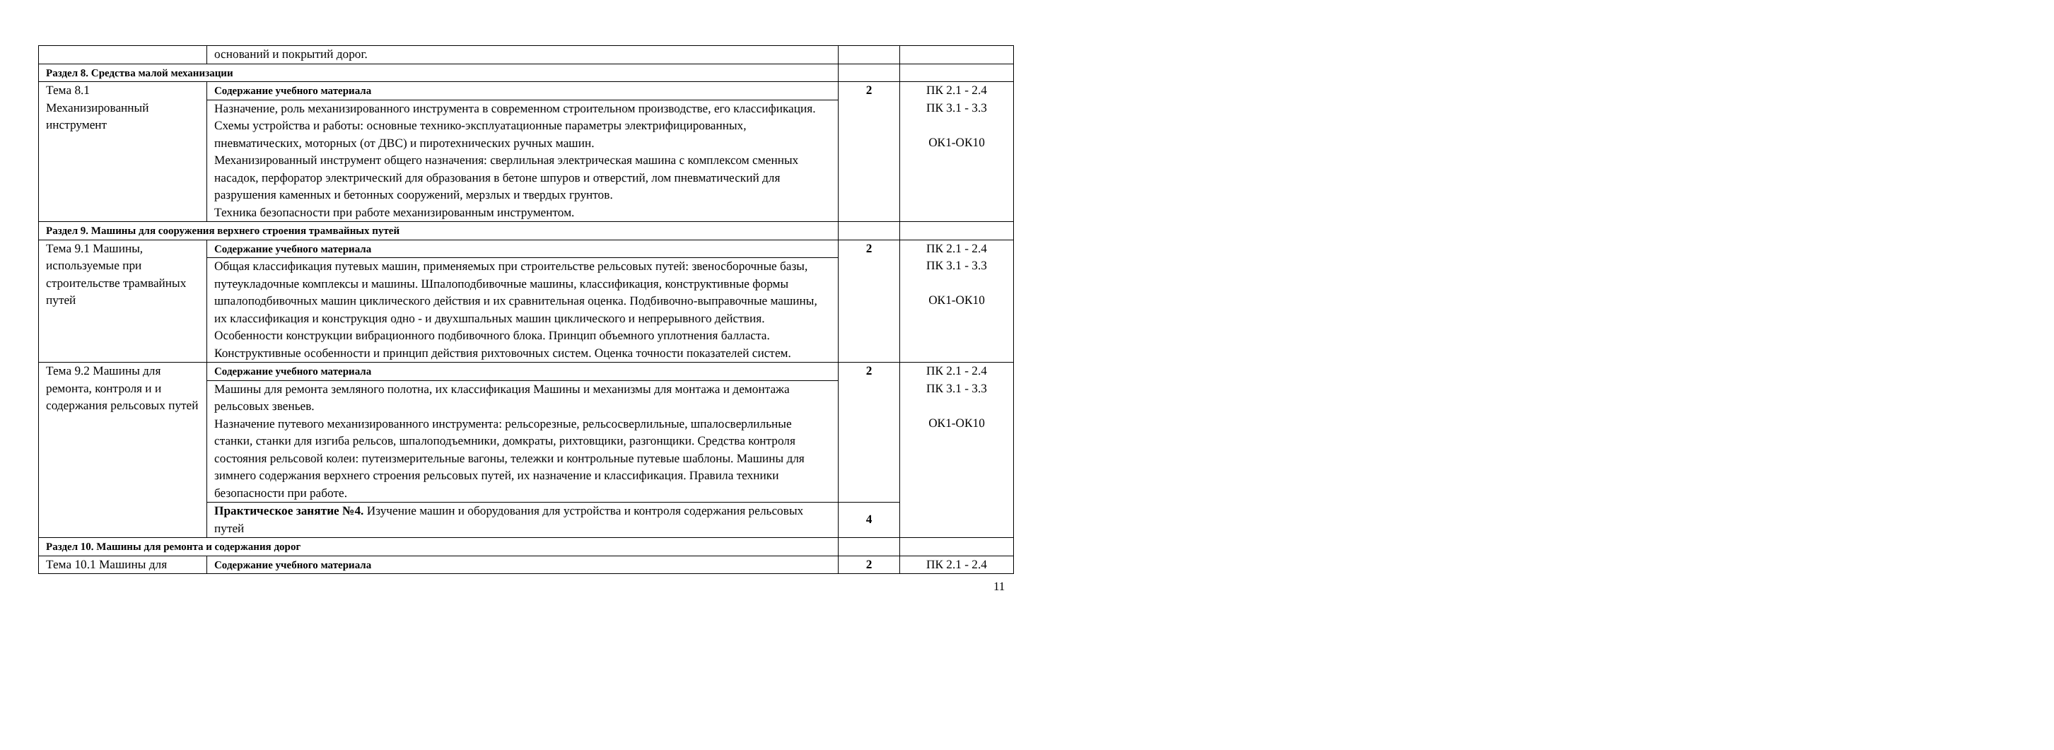| | оснований и покрытий дорог. | | |
| Раздел 8. Средства малой механизации | | | |
| Тема 8.1 Механизированный инструмент | Содержание учебного материала | 2 | ПК 2.1 - 2.4 ПК 3.1 - 3.3 ОК1-ОК10 |
| | Назначение, роль механизированного инструмента в современном строительном производстве, его классификация. Схемы устройства и работы: основные технико-эксплуатационные параметры электрифицированных, пневматических, моторных (от ДВС) и пиротехнических ручных машин. Механизированный инструмент общего назначения: сверлильная электрическая машина с комплексом сменных насадок, перфоратор электрический для образования в бетоне шпуров и отверстий, лом пневматический для разрушения каменных и бетонных сооружений, мерзлых и твердых грунтов. Техника безопасности при работе механизированным инструментом. | | |
| Раздел 9. Машины для сооружения верхнего строения трамвайных путей | | | |
| Тема 9.1 Машины, используемые при строительстве трамвайных путей | Содержание учебного материала | 2 | ПК 2.1 - 2.4 ПК 3.1 - 3.3 ОК1-ОК10 |
| | Общая классификация путевых машин, применяемых при строительстве рельсовых путей: звеносборочные базы, путеукладочные комплексы и машины. Шпалоподбивочные машины, классификация, конструктивные формы шпалоподбивочных машин циклического действия и их сравнительная оценка. Подбивочно-выправочные машины, их классификация и конструкция одно - и двухшпальных машин циклического и непрерывного действия. Особенности конструкции вибрационного подбивочного блока. Принцип объемного уплотнения балласта. Конструктивные особенности и принцип действия рихтовочных систем. Оценка точности показателей систем. | | |
| Тема 9.2 Машины для ремонта, контроля и и содержания рельсовых путей | Содержание учебного материала | 2 | ПК 2.1 - 2.4 ПК 3.1 - 3.3 ОК1-ОК10 |
| | Машины для ремонта земляного полотна, их классификация Машины и механизмы для монтажа и демонтажа рельсовых звеньев. Назначение путевого механизированного инструмента: рельсорезные, рельсосверлильные, шпалосверлильные станки, станки для изгиба рельсов, шпалоподъемники, домкраты, рихтовщики, разгонщики. Средства контроля состояния рельсовой колеи: путеизмерительные вагоны, тележки и контрольные путевые шаблоны. Машины для зимнего содержания верхнего строения рельсовых путей, их назначение и классификация. Правила техники безопасности при работе. | | |
| | Практическое занятие №4. Изучение машин и оборудования для устройства и контроля содержания рельсовых путей | 4 | |
| Раздел 10. Машины для ремонта и содержания дорог | | | |
| Тема 10.1 Машины для | Содержание учебного материала | 2 | ПК 2.1 - 2.4 |
11